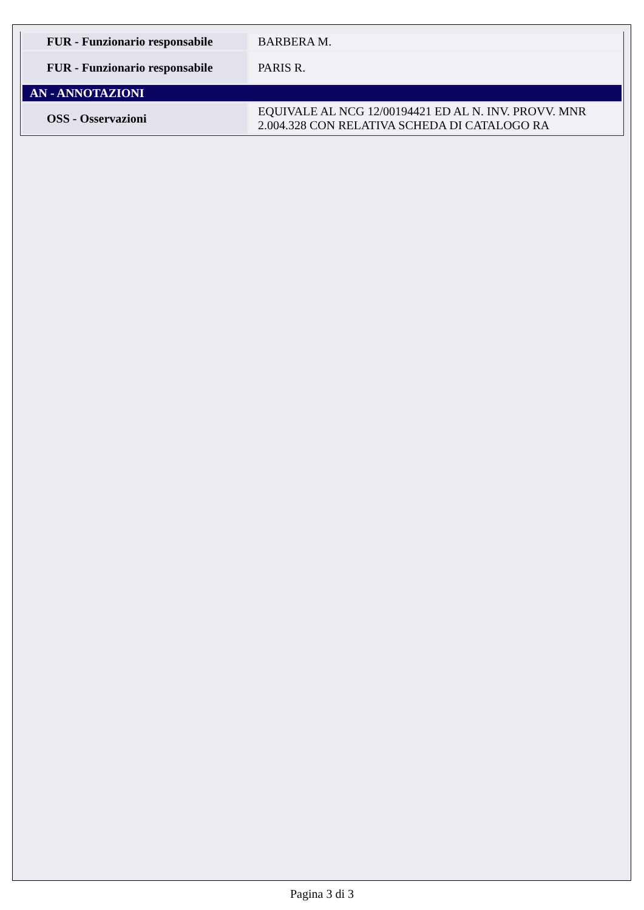| FUR - Funzionario responsabile | BARBERA M. |
| FUR - Funzionario responsabile | PARIS R. |
| AN - ANNOTAZIONI | |
| OSS - Osservazioni | EQUIVALE AL NCG 12/00194421 ED AL N. INV. PROVV. MNR 2.004.328 CON RELATIVA SCHEDA DI CATALOGO RA |
Pagina 3 di 3